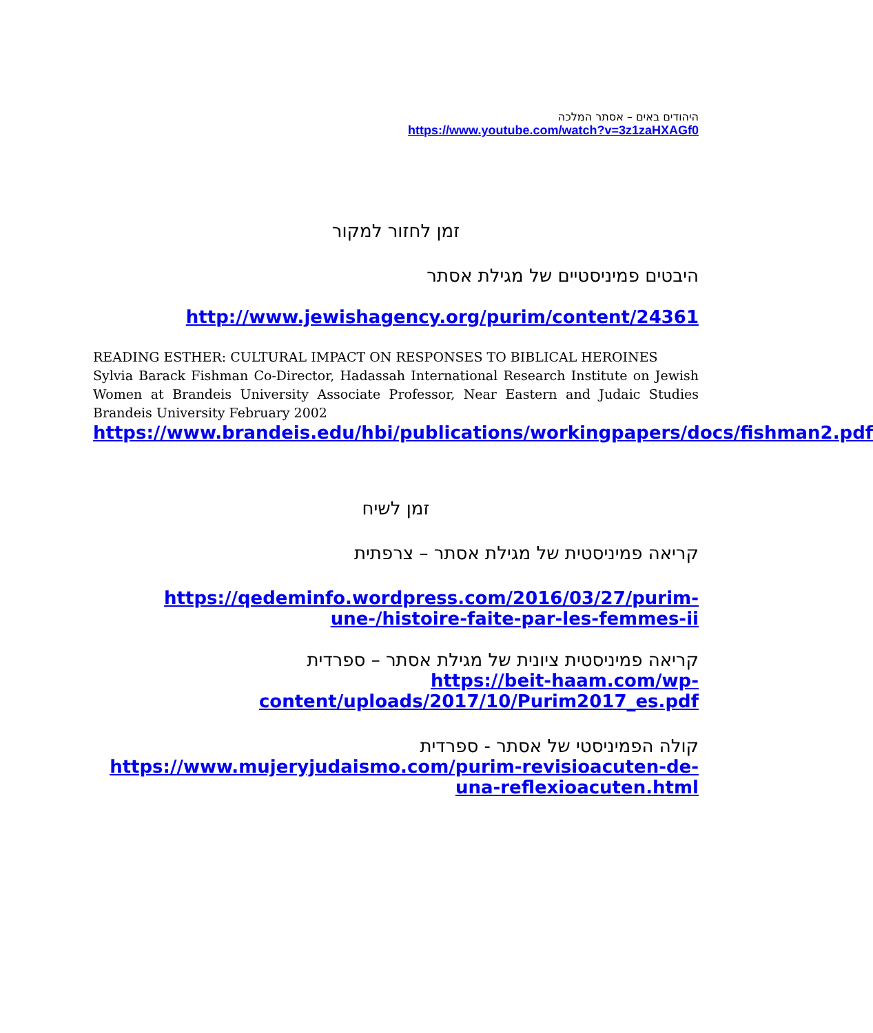היהודים באים – אסתר המלכה
https://www.youtube.com/watch?v=3z1zaHXAGf0
זמן לחזור למקור
היבטים פמיניסטיים של מגילת אסתר
http://www.jewishagency.org/purim/content/24361
READING ESTHER: CULTURAL IMPACT ON RESPONSES TO BIBLICAL HEROINES
Sylvia Barack Fishman Co-Director, Hadassah International Research Institute on Jewish Women at Brandeis University Associate Professor, Near Eastern and Judaic Studies Brandeis University February 2002
https://www.brandeis.edu/hbi/publications/workingpapers/docs/fishman2.pdf
זמן לשיח
קריאה פמיניסטית של מגילת אסתר – צרפתית
https://qedeminfo.wordpress.com/2016/03/27/purim-une-/histoire-faite-par-les-femmes-ii
קריאה פמיניסטית ציונית של מגילת אסתר – ספרדית
https://beit-haam.com/wp-content/uploads/2017/10/Purim2017_es.pdf
קולה הפמיניסטי של אסתר - ספרדית
https://www.mujeryjudaismo.com/purim-revisioacuten-de-una-reflexioacuten.html